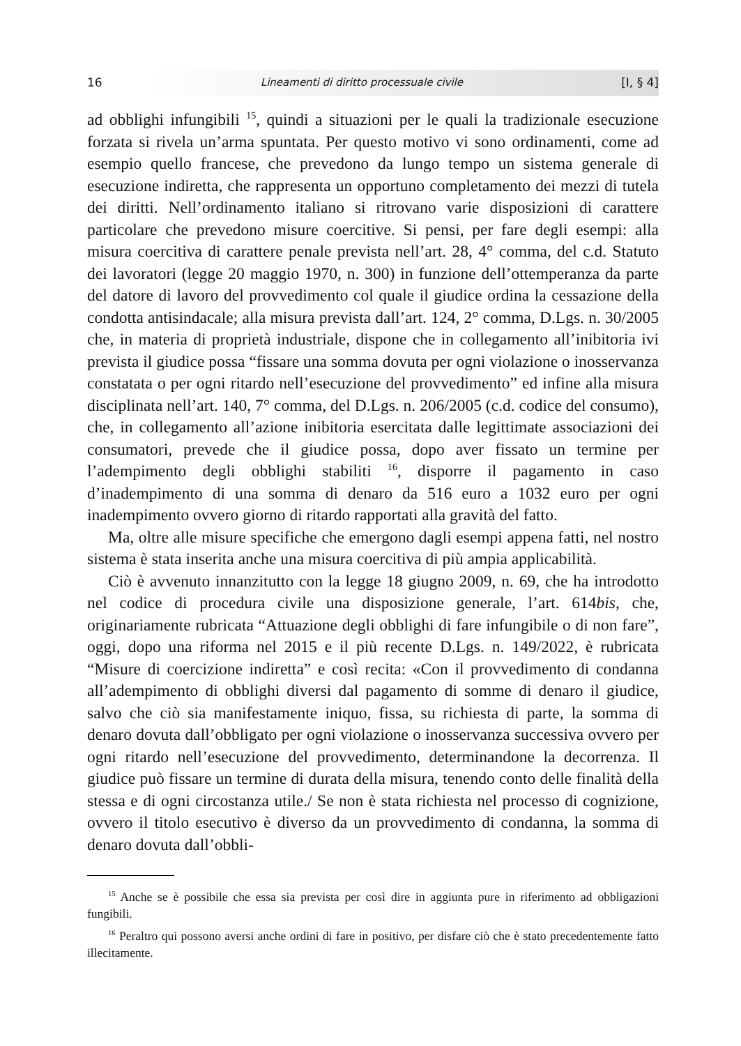16 Lineamenti di diritto processuale civile [I, § 4]
ad obblighi infungibili <sup>15</sup>, quindi a situazioni per le quali la tradizionale esecuzione forzata si rivela un’arma spuntata. Per questo motivo vi sono ordinamenti, come ad esempio quello francese, che prevedono da lungo tempo un sistema generale di esecuzione indiretta, che rappresenta un opportuno completamento dei mezzi di tutela dei diritti. Nell’ordinamento italiano si ritrovano varie disposizioni di carattere particolare che prevedono misure coercitive. Si pensi, per fare degli esempi: alla misura coercitiva di carattere penale prevista nell’art. 28, 4° comma, del c.d. Statuto dei lavoratori (legge 20 maggio 1970, n. 300) in funzione dell’ottemperanza da parte del datore di lavoro del provvedimento col quale il giudice ordina la cessazione della condotta antisindacale; alla misura prevista dall’art. 124, 2° comma, D.Lgs. n. 30/2005 che, in materia di proprietà industriale, dispone che in collegamento all’inibitoria ivi prevista il giudice possa “fissare una somma dovuta per ogni violazione o inosservanza constatata o per ogni ritardo nell’esecuzione del provvedimento” ed infine alla misura disciplinata nell’art. 140, 7° comma, del D.Lgs. n. 206/2005 (c.d. codice del consumo), che, in collegamento all’azione inibitoria esercitata dalle legittimate associazioni dei consumatori, prevede che il giudice possa, dopo aver fissato un termine per l’adempimento degli obblighi stabiliti <sup>16</sup>, disporre il pagamento in caso d’inadempimento di una somma di denaro da 516 euro a 1032 euro per ogni inadempimento ovvero giorno di ritardo rapportati alla gravità del fatto.
Ma, oltre alle misure specifiche che emergono dagli esempi appena fatti, nel nostro sistema è stata inserita anche una misura coercitiva di più ampia applicabilità.
Ciò è avvenuto innanzitutto con la legge 18 giugno 2009, n. 69, che ha introdotto nel codice di procedura civile una disposizione generale, l’art. 614bis, che, originariamente rubricata “Attuazione degli obblighi di fare infungibile o di non fare”, oggi, dopo una riforma nel 2015 e il più recente D.Lgs. n. 149/2022, è rubricata “Misure di coercizione indiretta” e così recita: «Con il provvedimento di condanna all’adempimento di obblighi diversi dal pagamento di somme di denaro il giudice, salvo che ciò sia manifestamente iniquo, fissa, su richiesta di parte, la somma di denaro dovuta dall’obbligato per ogni violazione o inosservanza successiva ovvero per ogni ritardo nell’esecuzione del provvedimento, determinandone la decorrenza. Il giudice può fissare un termine di durata della misura, tenendo conto delle finalità della stessa e di ogni circostanza utile./ Se non è stata richiesta nel processo di cognizione, ovvero il titolo esecutivo è diverso da un provvedimento di condanna, la somma di denaro dovuta dall’obbli-
<sup>15</sup> Anche se è possibile che essa sia prevista per così dire in aggiunta pure in riferimento ad obbligazioni fungibili.
<sup>16</sup> Peraltro qui possono aversi anche ordini di fare in positivo, per disfare ciò che è stato precedentemente fatto illecitamente.